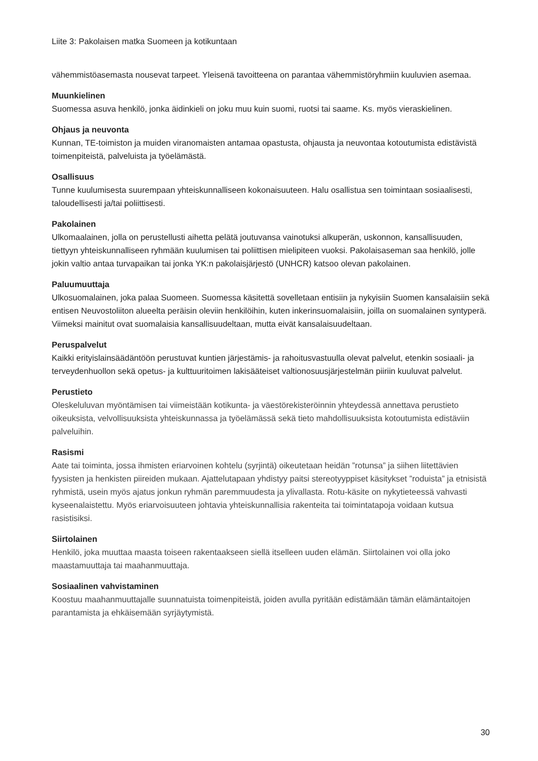Liite 3: Pakolaisen matka Suomeen ja kotikuntaan
vähemmistöasemasta nousevat tarpeet. Yleisenä tavoitteena on parantaa vähemmistöryhmiin kuuluvien asemaa.
Muunkielinen
Suomessa asuva henkilö, jonka äidinkieli on joku muu kuin suomi, ruotsi tai saame. Ks. myös vieraskielinen.
Ohjaus ja neuvonta
Kunnan, TE-toimiston ja muiden viranomaisten antamaa opastusta, ohjausta ja neuvontaa kotoutumista edistävistä toimenpiteistä, palveluista ja työelämästä.
Osallisuus
Tunne kuulumisesta suurempaan yhteiskunnalliseen kokonaisuuteen. Halu osallistua sen toimintaan sosiaalisesti, taloudellisesti ja/tai poliittisesti.
Pakolainen
Ulkomaalainen, jolla on perustellusti aihetta pelätä joutuvansa vainotuksi alkuperän, uskonnon, kansallisuuden, tiettyyn yhteiskunnalliseen ryhmään kuulumisen tai poliittisen mielipiteen vuoksi. Pakolaisaseman saa henkilö, jolle jokin valtio antaa turvapaikan tai jonka YK:n pakolaisjärjestö (UNHCR) katsoo olevan pakolainen.
Paluumuuttaja
Ulkosuomalainen, joka palaa Suomeen. Suomessa käsitettä sovelletaan entisiin ja nykyisiin Suomen kansalaisiin sekä entisen Neuvostoliiton alueelta peräisin oleviin henkilöihin, kuten inkerinsuomalaisiin, joilla on suomalainen syntyperä. Viimeksi mainitut ovat suomalaisia kansallisuudeltaan, mutta eivät kansalaisuudeltaan.
Peruspalvelut
Kaikki erityislainsäädäntöön perustuvat kuntien järjestämis- ja rahoitusvastuulla olevat palvelut, etenkin sosiaali- ja terveydenhuollon sekä opetus- ja kulttuuritoimen lakisääteiset valtionosuusjärjestelmän piiriin kuuluvat palvelut.
Perustieto
Oleskeluluvan myöntämisen tai viimeistään kotikunta- ja väestörekisteröinnin yhteydessä annettava perustieto oikeuksista, velvollisuuksista yhteiskunnassa ja työelämässä sekä tieto mahdollisuuksista kotoutumista edistäviin palveluihin.
Rasismi
Aate tai toiminta, jossa ihmisten eriarvoinen kohtelu (syrjintä) oikeutetaan heidän ”rotunsa” ja siihen liitettävien fyysisten ja henkisten piireiden mukaan. Ajattelutapaan yhdistyy paitsi stereotyyppiset käsitykset ”roduista” ja etnisistä ryhmistä, usein myös ajatus jonkun ryhmän paremmuudesta ja ylivallasta. Rotu-käsite on nykytieteessä vahvasti kyseenalaistettu. Myös eriarvoisuuteen johtavia yhteiskunnallisia rakenteita tai toimintatapoja voidaan kutsua rasistisiksi.
Siirtolainen
Henkilö, joka muuttaa maasta toiseen rakentaakseen siellä itselleen uuden elämän. Siirtolainen voi olla joko maastamuuttaja tai maahanmuuttaja.
Sosiaalinen vahvistaminen
Koostuu maahanmuuttajalle suunnatuista toimenpiteistä, joiden avulla pyritään edistämään tämän elämäntaitojen parantamista ja ehkäisemään syrjäytymistä.
30